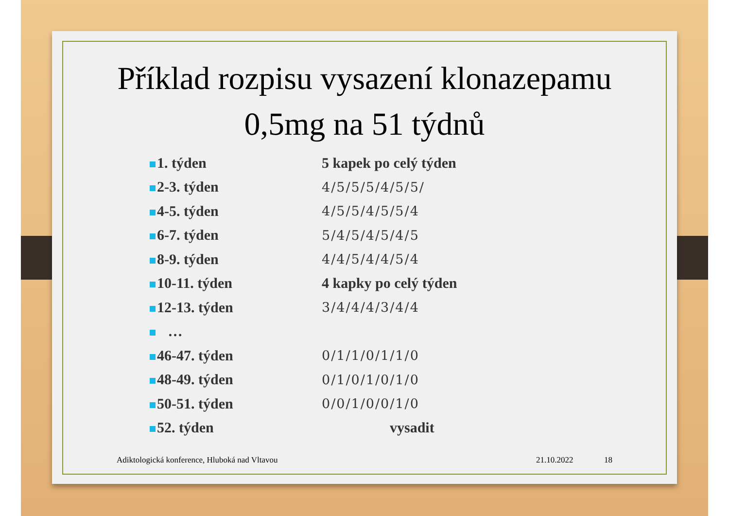Příklad rozpisu vysazení klonazepamu
0,5mg na 51 týdnů
| 1. týden | 5 kapek po celý týden |
| 2-3. týden | 4/5/5/5/4/5/5/ |
| 4-5. týden | 4/5/5/4/5/5/4 |
| 6-7. týden | 5/4/5/4/5/4/5 |
| 8-9. týden | 4/4/5/4/4/5/4 |
| 10-11. týden | 4 kapky po celý týden |
| 12-13. týden | 3/4/4/4/3/4/4 |
| … | |
| 46-47. týden | 0/1/1/0/1/1/0 |
| 48-49. týden | 0/1/0/1/0/1/0 |
| 50-51. týden | 0/0/1/0/0/1/0 |
| 52. týden | vysadit |
Adiktologická konference, Hluboká nad Vltavou 21.10.2022 18